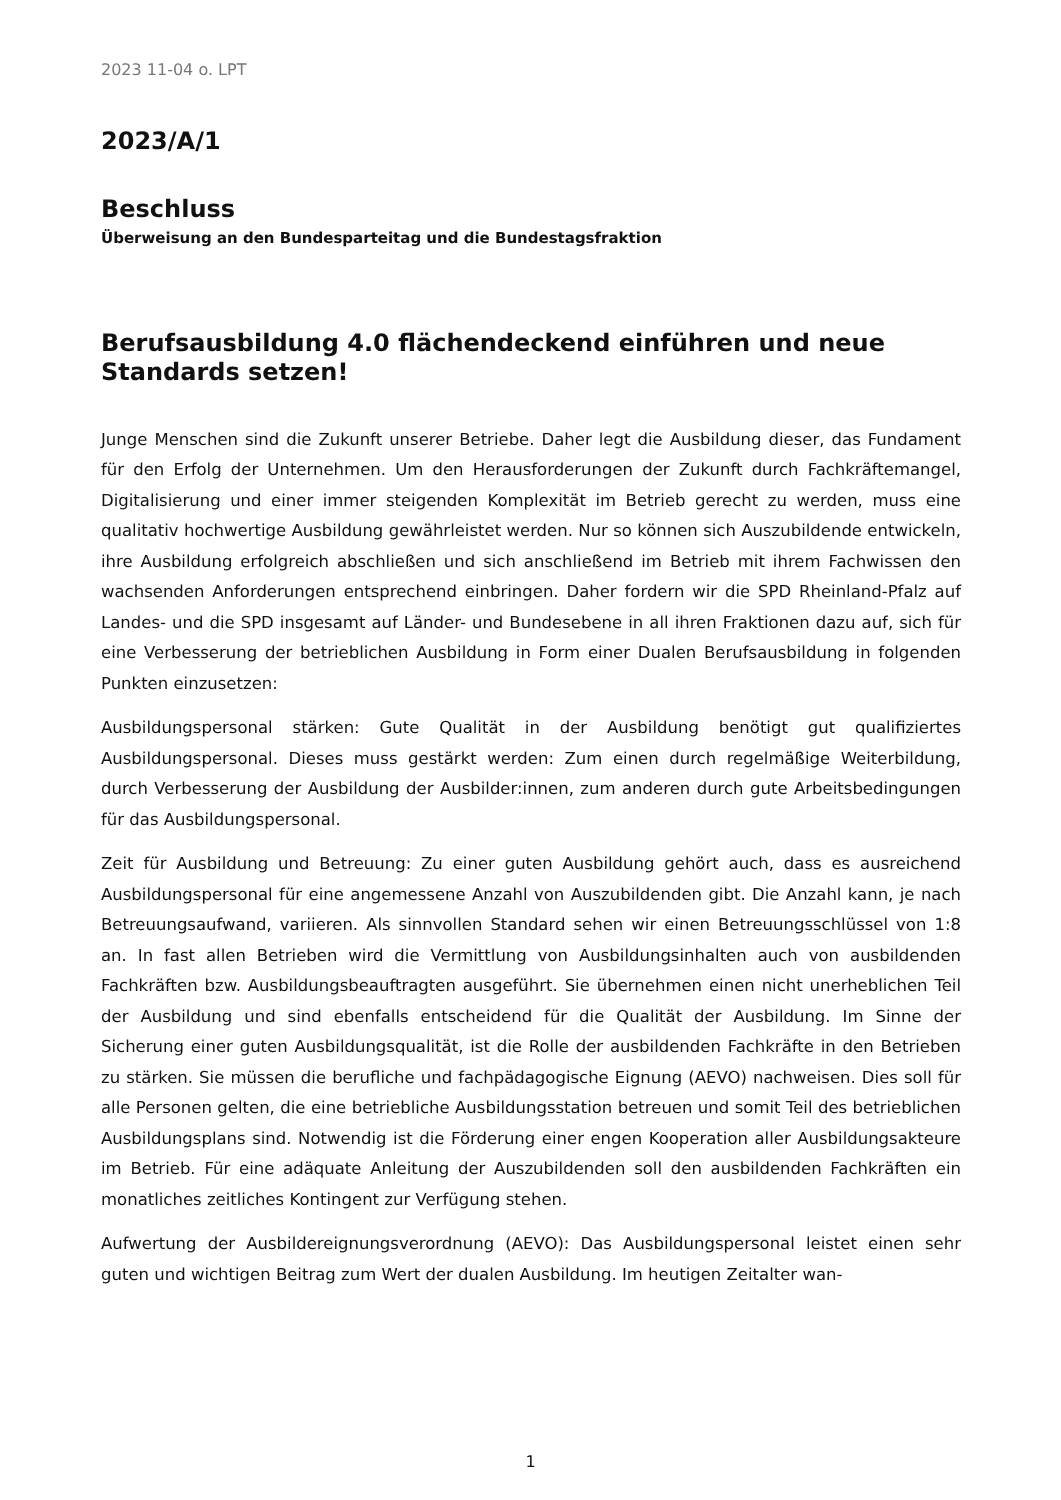2023 11-04 o. LPT
2023/A/1
Beschluss
Überweisung an den Bundesparteitag und die Bundestagsfraktion
Berufsausbildung 4.0 flächendeckend einführen und neue Standards setzen!
Junge Menschen sind die Zukunft unserer Betriebe. Daher legt die Ausbildung dieser, das Fundament für den Erfolg der Unternehmen. Um den Herausforderungen der Zukunft durch Fachkräftemangel, Digitalisierung und einer immer steigenden Komplexität im Betrieb gerecht zu werden, muss eine qualitativ hochwertige Ausbildung gewährleistet werden. Nur so können sich Auszubildende entwickeln, ihre Ausbildung erfolgreich abschließen und sich anschließend im Betrieb mit ihrem Fachwissen den wachsenden Anforderungen entsprechend einbringen. Daher fordern wir die SPD Rheinland-Pfalz auf Landes- und die SPD insgesamt auf Länder- und Bundesebene in all ihren Fraktionen dazu auf, sich für eine Verbesserung der betrieblichen Ausbildung in Form einer Dualen Berufsausbildung in folgenden Punkten einzusetzen:
Ausbildungspersonal stärken: Gute Qualität in der Ausbildung benötigt gut qualifiziertes Ausbildungspersonal. Dieses muss gestärkt werden: Zum einen durch regelmäßige Weiterbildung, durch Verbesserung der Ausbildung der Ausbilder:innen, zum anderen durch gute Arbeitsbedingungen für das Ausbildungspersonal.
Zeit für Ausbildung und Betreuung: Zu einer guten Ausbildung gehört auch, dass es ausreichend Ausbildungspersonal für eine angemessene Anzahl von Auszubildenden gibt. Die Anzahl kann, je nach Betreuungsaufwand, variieren. Als sinnvollen Standard sehen wir einen Betreuungsschlüssel von 1:8 an. In fast allen Betrieben wird die Vermittlung von Ausbildungsinhalten auch von ausbildenden Fachkräften bzw. Ausbildungsbeauftragten ausgeführt. Sie übernehmen einen nicht unerheblichen Teil der Ausbildung und sind ebenfalls entscheidend für die Qualität der Ausbildung. Im Sinne der Sicherung einer guten Ausbildungsqualität, ist die Rolle der ausbildenden Fachkräfte in den Betrieben zu stärken. Sie müssen die berufliche und fachpädagogische Eignung (AEVO) nachweisen. Dies soll für alle Personen gelten, die eine betriebliche Ausbildungsstation betreuen und somit Teil des betrieblichen Ausbildungsplans sind. Notwendig ist die Förderung einer engen Kooperation aller Ausbildungsakteure im Betrieb. Für eine adäquate Anleitung der Auszubildenden soll den ausbildenden Fachkräften ein monatliches zeitliches Kontingent zur Verfügung stehen.
Aufwertung der Ausbildereignungsverordnung (AEVO): Das Ausbildungspersonal leistet einen sehr guten und wichtigen Beitrag zum Wert der dualen Ausbildung. Im heutigen Zeitalter wan-
1